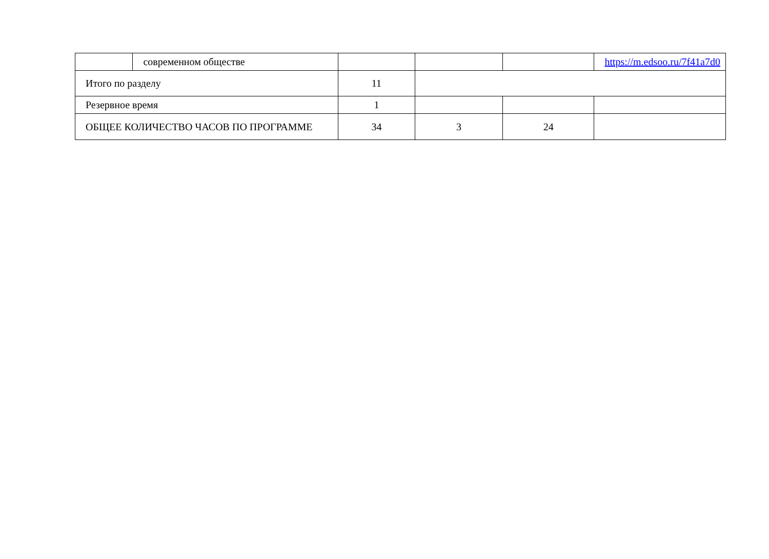| | современном обществе | | | | https://m.edsoo.ru/7f41a7d0 |
| Итого по разделу | | 11 | | | |
| Резервное время | | 1 | | | |
| ОБЩЕЕ КОЛИЧЕСТВО ЧАСОВ ПО ПРОГРАММЕ | | 34 | 3 | 24 | |